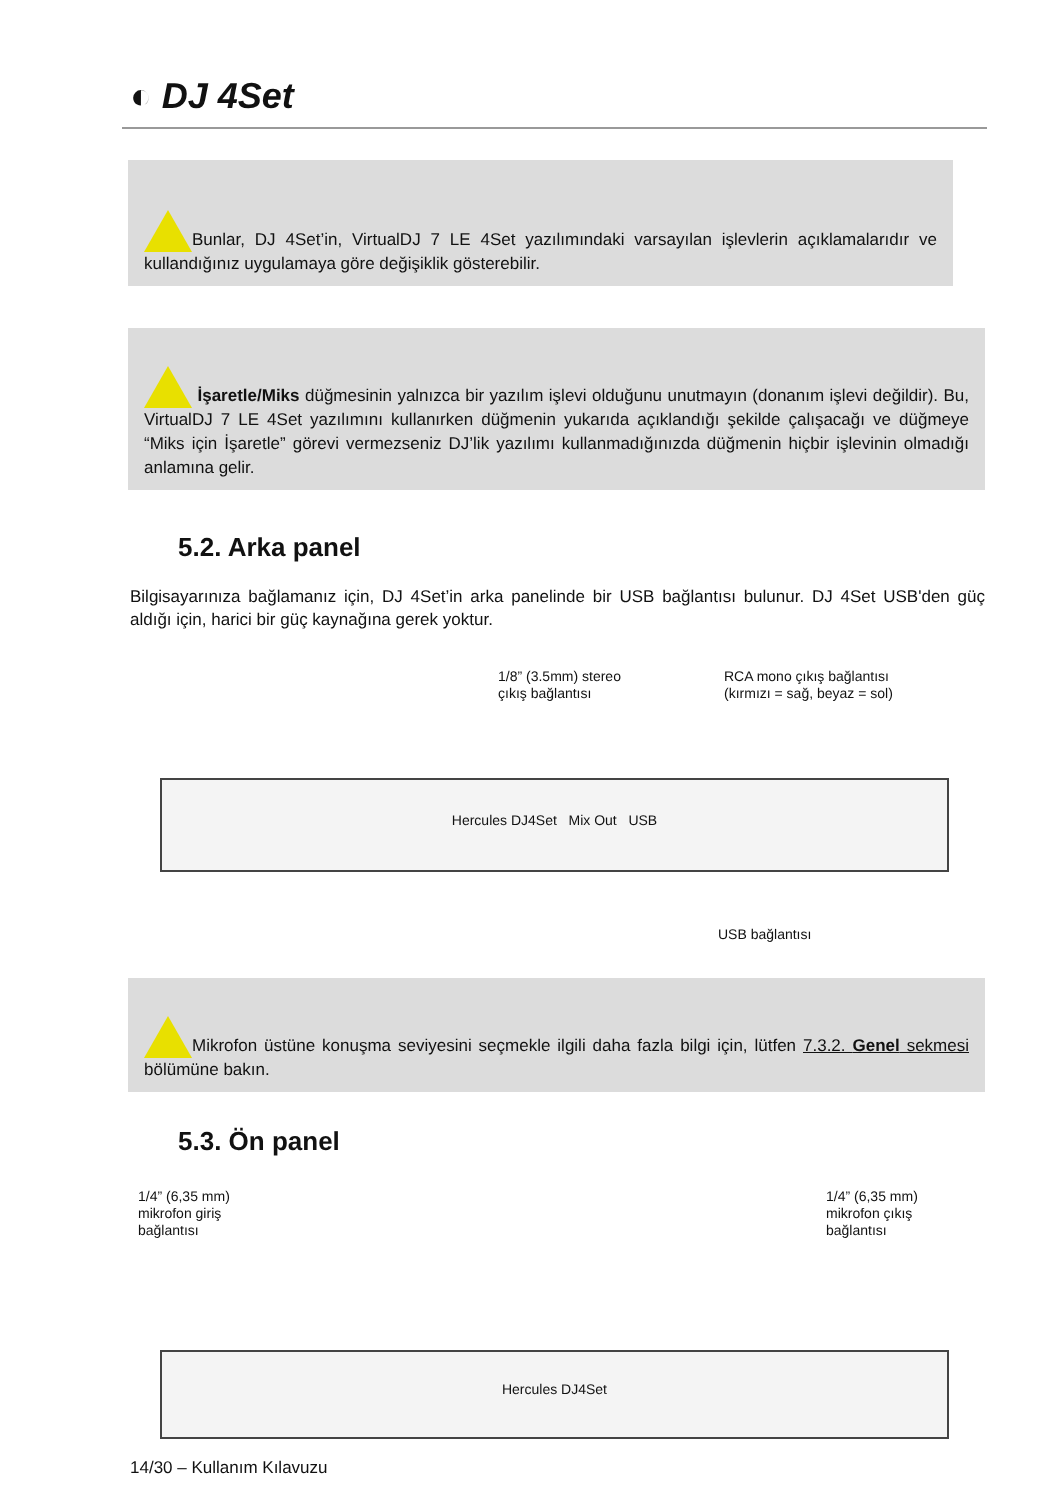◐ DJ 4Set
Bunlar, DJ 4Set’in, VirtualDJ 7 LE 4Set yazılımındaki varsayılan işlevlerin açıklamalarıdır ve kullandığınız uygulamaya göre değişiklik gösterebilir.
İşaretle/Miks düğmesinin yalnızca bir yazılım işlevi olduğunu unutmayın (donanım işlevi değildir). Bu, VirtualDJ 7 LE 4Set yazılımını kullanırken düğmenin yukarıda açıklandığı şekilde çalışacağı ve düğmeye “Miks için İşaretle” görevi vermezseniz DJ’lik yazılımı kullanmadığınızda düğmenin hiçbir işlevinin olmadığı anlamına gelir.
5.2. Arka panel
Bilgisayarınıza bağlamanız için, DJ 4Set’in arka panelinde bir USB bağlantısı bulunur. DJ 4Set USB'den güç aldığı için, harici bir güç kaynağına gerek yoktur.
1/8” (3.5mm) stereo
çıkış bağlantısı
RCA mono çıkış bağlantısı
(kırmızı = sağ, beyaz = sol)
Hercules DJ4Set Mix Out USB
USB bağlantısı
Mikrofon üstüne konuşma seviyesini seçmekle ilgili daha fazla bilgi için, lütfen 7.3.2. Genel sekmesi bölümüne bakın.
5.3. Ön panel
1/4” (6,35 mm)
mikrofon giriş
bağlantısı
1/4” (6,35 mm)
mikrofon çıkış
bağlantısı
Hercules DJ4Set
14/30 – Kullanım Kılavuzu